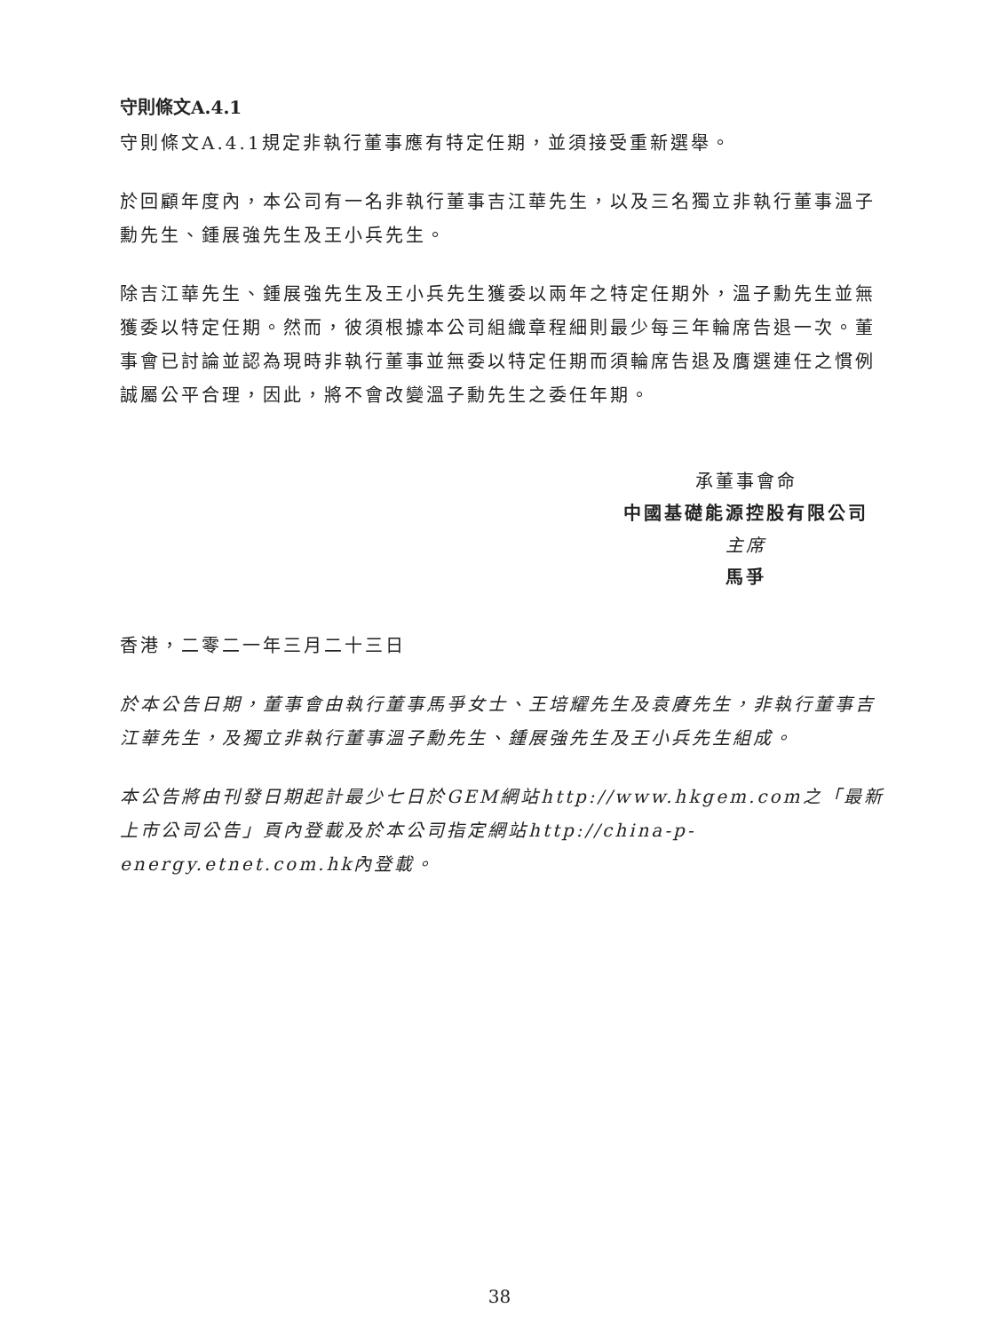守則條文A.4.1
守則條文A.4.1規定非執行董事應有特定任期，並須接受重新選舉。
於回顧年度內，本公司有一名非執行董事吉江華先生，以及三名獨立非執行董事溫子勳先生、鍾展強先生及王小兵先生。
除吉江華先生、鍾展強先生及王小兵先生獲委以兩年之特定任期外，溫子勳先生並無獲委以特定任期。然而，彼須根據本公司組織章程細則最少每三年輪席告退一次。董事會已討論並認為現時非執行董事並無委以特定任期而須輪席告退及膺選連任之慣例誠屬公平合理，因此，將不會改變溫子勳先生之委任年期。
承董事會命
中國基礎能源控股有限公司
主席
馬爭
香港，二零二一年三月二十三日
於本公告日期，董事會由執行董事馬爭女士、王培耀先生及袁賡先生，非執行董事吉江華先生，及獨立非執行董事溫子勳先生、鍾展強先生及王小兵先生組成。
本公告將由刊發日期起計最少七日於GEM網站http://www.hkgem.com之「最新上市公司公告」頁內登載及於本公司指定網站http://china-p-energy.etnet.com.hk內登載。
38